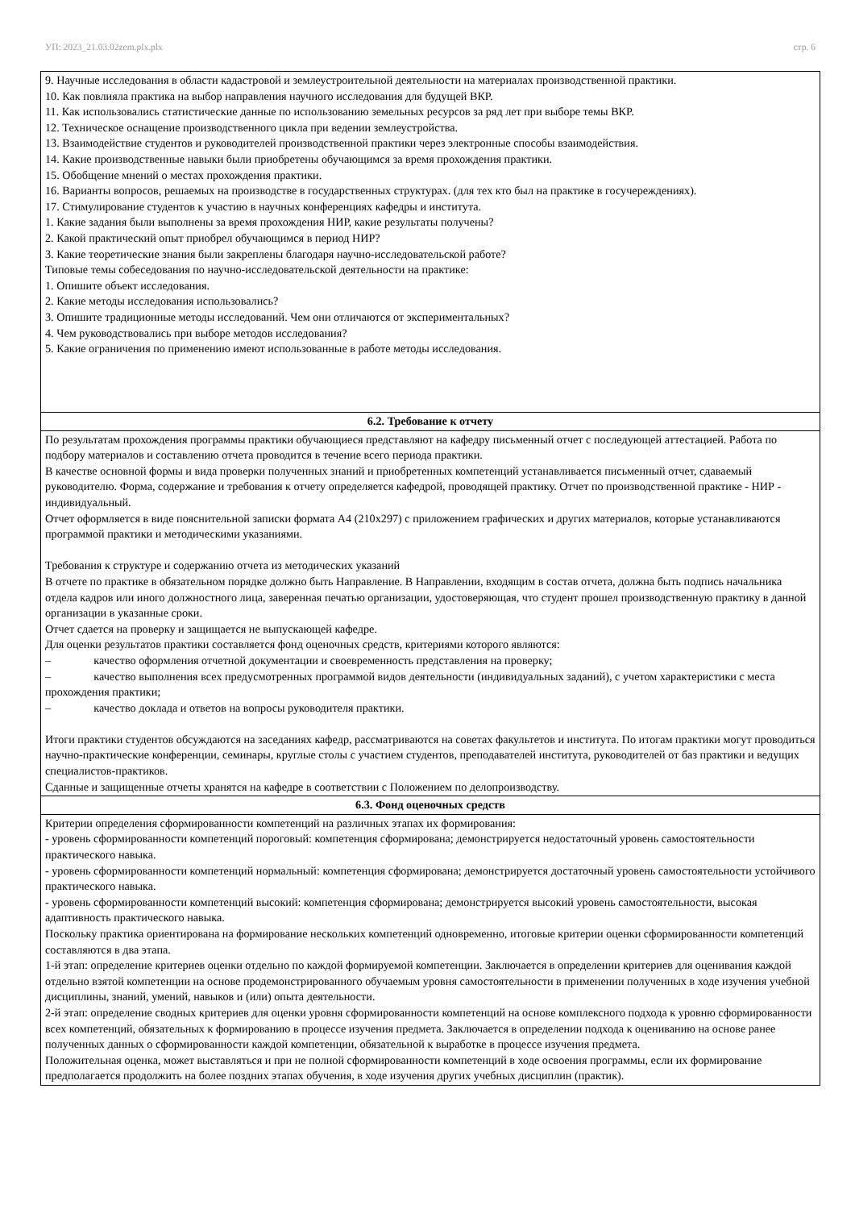УП: 2023_21.03.02zem.plx.plx стр. 6
| 9. Научные исследования в области кадастровой и землеустроительной деятельности на материалах производственной практики. 10. Как повлияла практика на выбор направления научного исследования для будущей ВКР. 11. Как использовались статистические данные по использованию земельных ресурсов за ряд лет при выборе темы ВКР. 12. Техническое оснащение производственного цикла при ведении землеустройства. 13. Взаимодействие студентов и руководителей производственной практики через электронные способы взаимодействия. 14. Какие производственные навыки были приобретены обучающимся за время прохождения практики. 15. Обобщение мнений о местах прохождения практики. 16. Варианты вопросов, решаемых на производстве в государственных структурах. (для тех кто был на практике в госучереждениях). 17. Стимулирование студентов к участию в научных конференциях кафедры и института. 1. Какие задания были выполнены за время прохождения НИР, какие результаты получены? 2. Какой практический опыт приобрел обучающимся в период НИР? 3. Какие теоретические знания были закреплены благодаря научно-исследовательской работе? Типовые темы собеседования по научно-исследовательской деятельности на практике: 1. Опишите объект исследования. 2. Какие методы исследования использовались? 3. Опишите традиционные методы исследований. Чем они отличаются от экспериментальных? 4. Чем руководствовались при выборе методов исследования? 5. Какие ограничения по применению имеют использованные в работе методы исследования. |
| 6.2. Требование к отчету |
| По результатам прохождения программы практики обучающиеся представляют на кафедру письменный отчет с последующей аттестацией. Работа по подбору материалов и составлению отчета проводится в течение всего периода практики. В качестве основной формы и вида проверки полученных знаний и приобретенных компетенций устанавливается письменный отчет, сдаваемый руководителю. Форма, содержание и требования к отчету определяется кафедрой, проводящей практику. Отчет по производственной практике - НИР - индивидуальный. Отчет оформляется в виде пояснительной записки формата А4 (210x297) с приложением графических и других материалов, которые устанавливаются программой практики и методическими указаниями. Требования к структуре и содержанию отчета из методических указаний В отчете по практике в обязательном порядке должно быть Направление. В Направлении, входящим в состав отчета, должна быть подпись начальника отдела кадров или иного должностного лица, заверенная печатью организации, удостоверяющая, что студент прошел производственную практику в данной организации в указанные сроки. Отчет сдается на проверку и защищается не выпускающей кафедре. Для оценки результатов практики составляется фонд оценочных средств, критериями которого являются: – качество оформления отчетной документации и своевременность представления на проверку; – качество выполнения всех предусмотренных программой видов деятельности (индивидуальных заданий), с учетом характеристики с места прохождения практики; – качество доклада и ответов на вопросы руководителя практики. Итоги практики студентов обсуждаются на заседаниях кафедр, рассматриваются на советах факультетов и института. По итогам практики могут проводиться научно-практические конференции, семинары, круглые столы с участием студентов, преподавателей института, руководителей от баз практики и ведущих специалистов-практиков. Сданные и защищенные отчеты хранятся на кафедре в соответствии с Положением по делопроизводству. |
| 6.3. Фонд оценочных средств |
| Критерии определения сформированности компетенций на различных этапах их формирования: - уровень сформированности компетенций пороговый: компетенция сформирована; демонстрируется недостаточный уровень самостоятельности практического навыка. - уровень сформированности компетенций нормальный: компетенция сформирована; демонстрируется достаточный уровень самостоятельности устойчивого практического навыка. - уровень сформированности компетенций высокий: компетенция сформирована; демонстрируется высокий уровень самостоятельности, высокая адаптивность практического навыка. Поскольку практика ориентирована на формирование нескольких компетенций одновременно, итоговые критерии оценки сформированности компетенций составляются в два этапа. 1-й этап: определение критериев оценки отдельно по каждой формируемой компетенции. Заключается в определении критериев для оценивания каждой отдельно взятой компетенции на основе продемонстрированного обучаемым уровня самостоятельности в применении полученных в ходе изучения учебной дисциплины, знаний, умений, навыков и (или) опыта деятельности. 2-й этап: определение сводных критериев для оценки уровня сформированности компетенций на основе комплексного подхода к уровню сформированности всех компетенций, обязательных к формированию в процессе изучения предмета. Заключается в определении подхода к оцениванию на основе ранее полученных данных о сформированности каждой компетенции, обязательной к выработке в процессе изучения предмета. Положительная оценка, может выставляться и при не полной сформированности компетенций в ходе освоения программы, если их формирование предполагается продолжить на более поздних этапах обучения, в ходе изучения других учебных дисциплин (практик). |